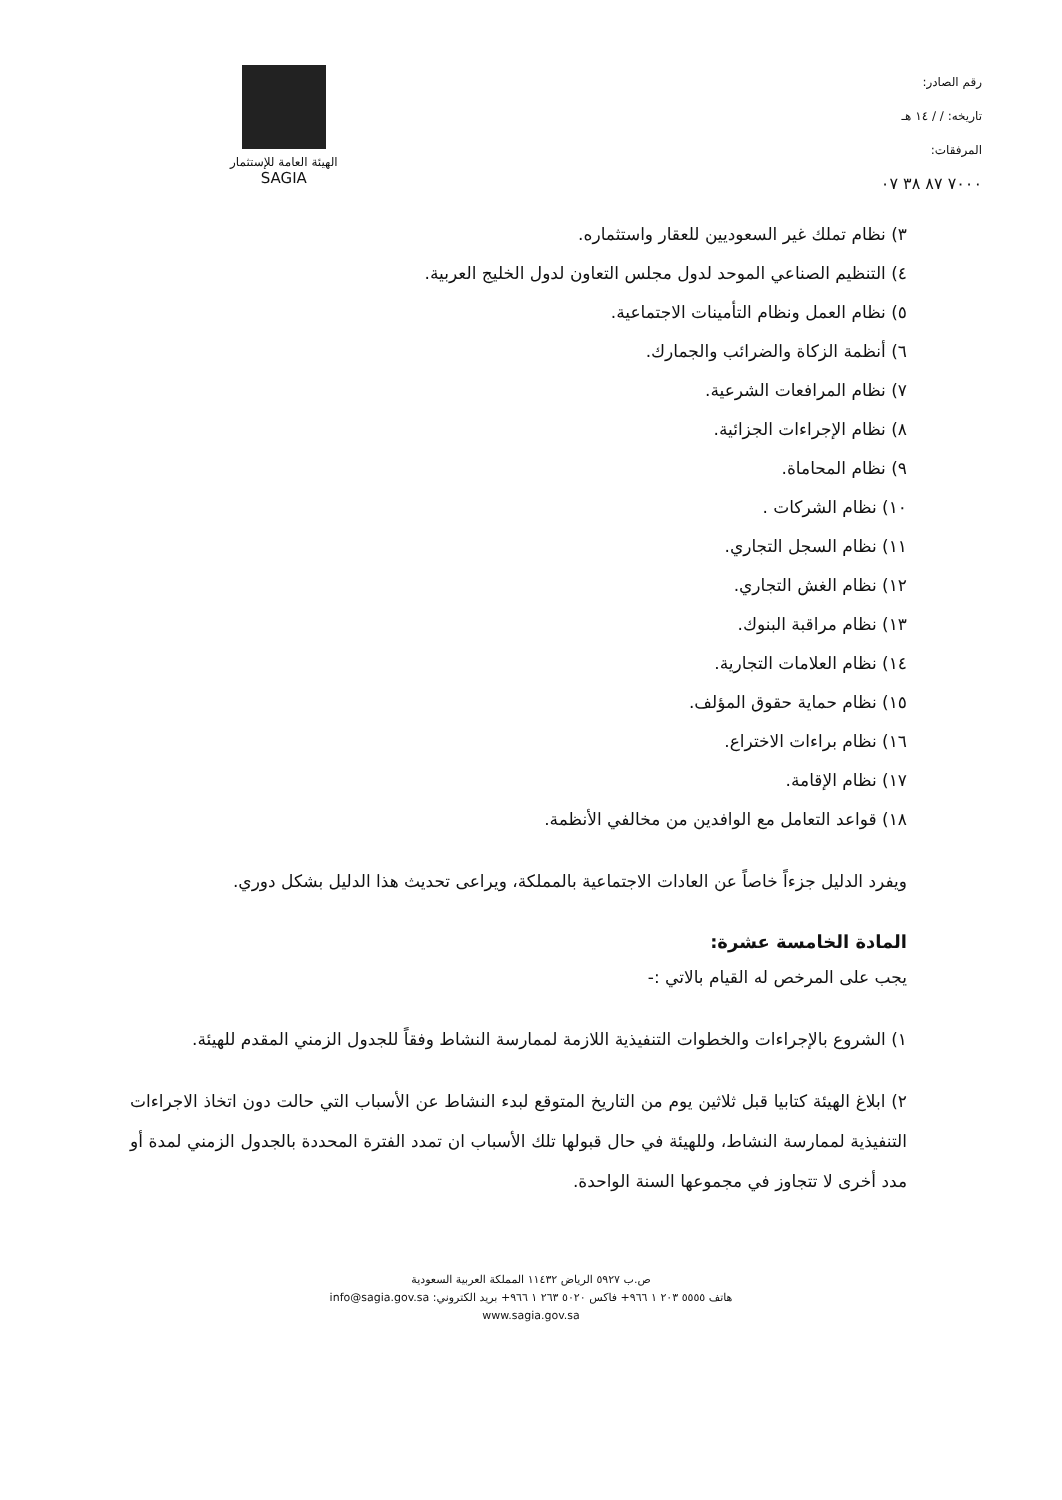رقم الصادر:
تاريخه: / / ١٤ هـ
المرفقات:
٧٠٠٠ ٨٧ ٣٨ ٠٧
الهيئة العامة للإستثمار
SAGIA
٣) نظام تملك غير السعوديين للعقار واستثماره.
٤) التنظيم الصناعي الموحد لدول مجلس التعاون لدول الخليج العربية.
٥) نظام العمل ونظام التأمينات الاجتماعية.
٦) أنظمة الزكاة والضرائب والجمارك.
٧) نظام المرافعات الشرعية.
٨) نظام الإجراءات الجزائية.
٩) نظام المحاماة.
١٠) نظام الشركات .
١١) نظام السجل التجاري.
١٢) نظام الغش التجاري.
١٣) نظام مراقبة البنوك.
١٤) نظام العلامات التجارية.
١٥) نظام حماية حقوق المؤلف.
١٦) نظام براءات الاختراع.
١٧) نظام الإقامة.
١٨) قواعد التعامل مع الوافدين من مخالفي الأنظمة.
ويفرد الدليل جزءاً خاصاً عن العادات الاجتماعية بالمملكة، ويراعى تحديث هذا الدليل بشكل دوري.
المادة الخامسة عشرة:
يجب على المرخص له القيام بالاتي :-
١) الشروع بالإجراءات والخطوات التنفيذية اللازمة لممارسة النشاط وفقاً للجدول الزمني المقدم للهيئة.
٢) ابلاغ الهيئة كتابيا قبل ثلاثين يوم من التاريخ المتوقع لبدء النشاط عن الأسباب التي حالت دون اتخاذ الاجراءات التنفيذية لممارسة النشاط، وللهيئة في حال قبولها تلك الأسباب ان تمدد الفترة المحددة بالجدول الزمني لمدة أو مدد أخرى لا تتجاوز في مجموعها السنة الواحدة.
ص.ب ٥٩٢٧ الرياض ١١٤٣٢ المملكة العربية السعودية
هاتف ٥٥٥٥ ٢٠٣ ١ ٩٦٦+ فاكس ٥٠٢٠ ٢٦٣ ١ ٩٦٦+ بريد الكتروني: info@sagia.gov.sa
www.sagia.gov.sa